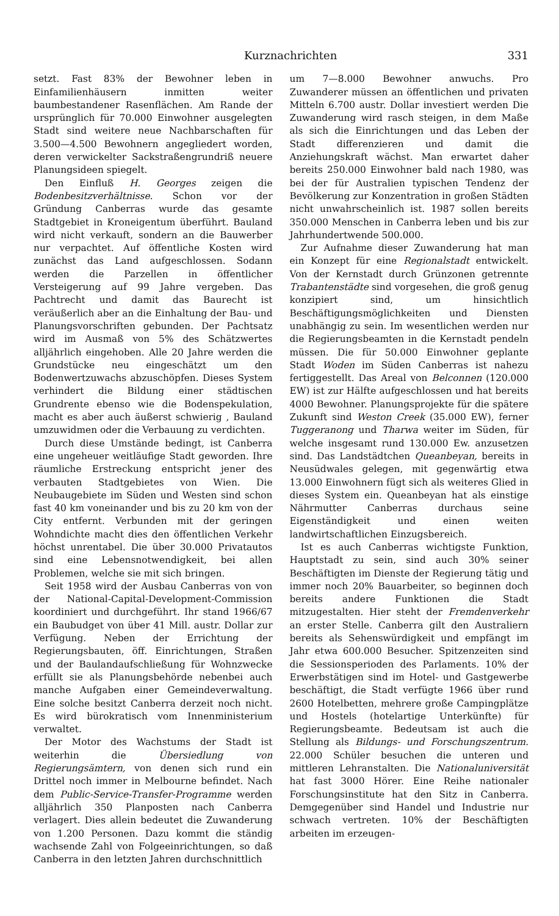Kurznachrichten 331
setzt. Fast 83% der Bewohner leben in Einfamilienhäusern inmitten weiter baumbestandener Rasenflächen. Am Rande der ursprünglich für 70.000 Einwohner ausgelegten Stadt sind weitere neue Nachbarschaften für 3.500—4.500 Bewohnern angegliedert worden, deren verwickelter Sackstraßengrundriß neuere Planungsideen spiegelt.
Den Einfluß H. Georges zeigen die Bodenbesitzverhältnisse. Schon vor der Gründung Canberras wurde das gesamte Stadtgebiet in Kroneigentum überführt. Bauland wird nicht verkauft, sondern an die Bauwerber nur verpachtet. Auf öffentliche Kosten wird zunächst das Land aufgeschlossen. Sodann werden die Parzellen in öffentlicher Versteigerung auf 99 Jahre vergeben. Das Pachtrecht und damit das Baurecht ist veräußerlich aber an die Einhaltung der Bau- und Planungsvorschriften gebunden. Der Pachtsatz wird im Ausmaß von 5% des Schätzwertes alljährlich eingehoben. Alle 20 Jahre werden die Grundstücke neu eingeschätzt um den Bodenwertzuwachs abzuschöpfen. Dieses System verhindert die Bildung einer städtischen Grundrente ebenso wie die Bodenspekulation, macht es aber auch äußerst schwierig , Bauland umzuwidmen oder die Verbauung zu verdichten.
Durch diese Umstände bedingt, ist Canberra eine ungeheuer weitläufige Stadt geworden. Ihre räumliche Erstreckung entspricht jener des verbauten Stadtgebietes von Wien. Die Neubaugebiete im Süden und Westen sind schon fast 40 km voneinander und bis zu 20 km von der City entfernt. Verbunden mit der geringen Wohndichte macht dies den öffentlichen Verkehr höchst unrentabel. Die über 30.000 Privatautos sind eine Lebensnotwendigkeit, bei allen Problemen, welche sie mit sich bringen.
Seit 1958 wird der Ausbau Canberras von von der National-Capital-Development-Commission koordiniert und durchgeführt. Ihr stand 1966/67 ein Baubudget von über 41 Mill. austr. Dollar zur Verfügung. Neben der Errichtung der Regierungsbauten, öff. Einrichtungen, Straßen und der Baulandaufschließung für Wohnzwecke erfüllt sie als Planungsbehörde nebenbei auch manche Aufgaben einer Gemeindeverwaltung. Eine solche besitzt Canberra derzeit noch nicht. Es wird bürokratisch vom Innenministerium verwaltet.
Der Motor des Wachstums der Stadt ist weiterhin die Übersiedlung von Regierungsämtern, von denen sich rund ein Drittel noch immer in Melbourne befindet. Nach dem Public-Service-Transfer-Programme werden alljährlich 350 Planposten nach Canberra verlagert. Dies allein bedeutet die Zuwanderung von 1.200 Personen. Dazu kommt die ständig wachsende Zahl von Folgeeinrichtungen, so daß Canberra in den letzten Jahren durchschnittlich
um 7—8.000 Bewohner anwuchs. Pro Zuwanderer müssen an öffentlichen und privaten Mitteln 6.700 austr. Dollar investiert werden Die Zuwanderung wird rasch steigen, in dem Maße als sich die Einrichtungen und das Leben der Stadt differenzieren und damit die Anziehungskraft wächst. Man erwartet daher bereits 250.000 Einwohner bald nach 1980, was bei der für Australien typischen Tendenz der Bevölkerung zur Konzentration in großen Städten nicht unwahrscheinlich ist. 1987 sollen bereits 350.000 Menschen in Canberra leben und bis zur Jahrhundertwende 500.000.
Zur Aufnahme dieser Zuwanderung hat man ein Konzept für eine Regionalstadt entwickelt. Von der Kernstadt durch Grünzonen getrennte Trabantenstädte sind vorgesehen, die groß genug konzipiert sind, um hinsichtlich Beschäftigungsmöglichkeiten und Diensten unabhängig zu sein. Im wesentlichen werden nur die Regierungsbeamten in die Kernstadt pendeln müssen. Die für 50.000 Einwohner geplante Stadt Woden im Süden Canberras ist nahezu fertiggestellt. Das Areal von Belconnen (120.000 EW) ist zur Hälfte aufgeschlossen und hat bereits 4000 Bewohner. Planungsprojekte für die spätere Zukunft sind Weston Creek (35.000 EW), ferner Tuggeranong und Tharwa weiter im Süden, für welche insgesamt rund 130.000 Ew. anzusetzen sind. Das Landstädtchen Queanbeyan, bereits in Neusüdwales gelegen, mit gegenwärtig etwa 13.000 Einwohnern fügt sich als weiteres Glied in dieses System ein. Queanbeyan hat als einstige Nährmutter Canberras durchaus seine Eigenständigkeit und einen weiten landwirtschaftlichen Einzugsbereich.
Ist es auch Canberras wichtigste Funktion, Hauptstadt zu sein, sind auch 30% seiner Beschäftigten im Dienste der Regierung tätig und immer noch 20% Bauarbeiter, so beginnen doch bereits andere Funktionen die Stadt mitzugestalten. Hier steht der Fremdenverkehr an erster Stelle. Canberra gilt den Australiern bereits als Sehenswürdigkeit und empfängt im Jahr etwa 600.000 Besucher. Spitzenzeiten sind die Sessionsperioden des Parlaments. 10% der Erwerbstätigen sind im Hotel- und Gastgewerbe beschäftigt, die Stadt verfügte 1966 über rund 2600 Hotelbetten, mehrere große Campingplätze und Hostels (hotelartige Unterkünfte) für Regierungsbeamte. Bedeutsam ist auch die Stellung als Bildungs- und Forschungszentrum. 22.000 Schüler besuchen die unteren und mittleren Lehranstalten. Die Nationaluniversität hat fast 3000 Hörer. Eine Reihe nationaler Forschungsinstitute hat den Sitz in Canberra. Demgegenüber sind Handel und Industrie nur schwach vertreten. 10% der Beschäftigten arbeiten im erzeugen-